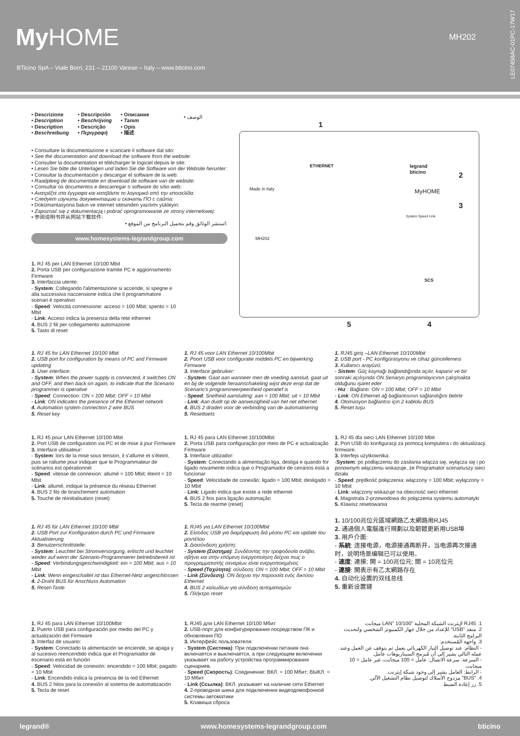My HOME
BTicino SpA – Viale Borri, 231 – 21100 Varese – Italy – www.bticino.com
MH202
LE07458AC-01PC-17W17
• Descrizione
• Description
• Description
• Beschreibung
• Descripción
• Beschrijving
• Descrição
• Περιγραφή
• Описание
• Tanım
• Opis
• 描述
• الوصف
• Consultare la documentazione e scaricare il software dal sito:
• See the documentation and download the software from the website:
• Consulter la documentation et télécharger le logiciel depuis le site:
• Lesen Sie bitte die Unterlagen und laden Sie die Software von der Website herunter:
• Consultar la documentación y descargar el software de la web:
• Raadpleeg de documentatie en download de software van de website:
• Consultar os documentos e descarregar o software do sítio web:
• Ανατρέξτε στα έγγραφα και κατεβάστε το λογισμικό από την ιστοσελίδα:
• Следует изучить документацию и скачать ПО с сайта:
• Dokümantasyona bakın ve internet sitesinden yazılımı yükleyin:
• Zapoznać się z dokumentacją i pobrać oprogramowanie ze strony internetowej:
• 参阅说明书并从网站下载软件:
• استشر الوثائق وقم بتحميل البرنامج من الموقع:
www.homesystems-legrandgroup.com
1
2
3
5 4
ETHERNET
legrand
bticino
Made in Italy MyHOME
System Speed Link
MH202
SCS
1. RJ 45 per LAN Ethernet 10/100 Mbit
2. Porta USB per configurazione tramite PC e aggiornamento Firmware
3. Interfaccia utente:
- System: Collegando l'alimentazione si accende, si spegne e alla successiva riaccensione indica che il programmatore scenari è operativo
- Speed: Velocità connessione: acceso = 100 Mbit; spento = 10 Mbit
- Link: Acceso indica la presenza della rete ethernet
4. BUS 2 fili per collegamento automazione
5. Tasto di reset
1. RJ 45 for LAN Ethernet 10/100 Mbit
2. USB port for configuration by means of PC and Firmware updating
3. User interface:
- System: When the power supply is connected, it switches ON and OFF, and then back on again, to indicate that the Scenario programmer is operative
- Speed: Connection: ON = 100 Mbit; OFF = 10 Mbit
- Link: ON indicates the presence of the Ethernet network
4. Automation system connection 2 wire BUS
5. Reset key
1. RJ 45 voor LAN Ethernet 10/100Mbit
2. Poort USB voor configuratie middels PC en bijwerking Firmware
3. Interface gebruiker:
- System: Gaat aan wanneer men de voeding aansluit, gaat uit en bij de volgende heraanschakeling wijst deze erop dat de Scenario's programmeerpeenheid operatief is
- Speed: Snelheid aansluiting: aan = 100 Mbit; uit = 10 Mbit
- Link: Aan duidt op de aanwezigheid van het net ethernet
4. BUS 2 draden voor de verbinding van de automatisering
5. Resettoets
1. RJ45 giriş –LAN Ethernet 10/100Mbit
2. USB port - PC konfigürasyonu ve cihaz güncellemesi
3. Kullanıcı arayüzü:
- Sistem: Güç kaynağı bağlandığında açılır, kapanır ve bir sonraki açılışında ON Senaryo programlayıcının çalışmakta olduğunu işaret eder
- Hız : Bağlantı: ON = 100 Mbit; OFF = 10 Mbit
- Link: ON Ethernet ağ bağlantısının sağlandığını belirtir
4. Otomasyon bağlantısı için 2 kablolu BUS
5. Reset tuşu
1. RJ 45 pour LAN Ethernet 10/100 Mbit
2. Port USB de configuration via PC et de mise à jour Firmware
3. Interface utilisateur:
- System: lors de la mise sous tension, il s'allume et s'éteint, puis se rallume pour indiquer que le Programmateur de scénarios est opérationnel
- Speed: vitesse de connexion: allumé = 100 Mbit; éteint = 10 Mbit
- Link: allumé, indique la présence du réseau Ethernet
4. BUS 2 fils de branchement automation
5. Touche de réinitialisation (reset)
1. RJ 45 para LAN Ethernet 10/100Mbit
2. Porta USB para configuração por meio de PC e actualização Firmware
3. Interface utilizador:
- System: Conectando a alimentação liga, desliga e quando for ligado novamente indica que o Programador de cenários está a funcionar
- Speed: Velocidade de conexão: ligado = 100 Mbit; desligado = 10 Mbit
- Link: Ligado indica que existe a rede ethernet
4. BUS 2 fios para ligação automação
5. Tecla de rearme (reset)
1. RJ 45 dla sieci LAN Ethernet 10/100 Mbit
2. Port USB do konfiguracji za pomocą komputera i do aktualizacji firmware.
3. Interfejs użytkownika:
-System: po podłączeniu do zasilania włącza się, wyłącza się i po ponownym włączeniu wskazuje, że Programator scenariuszy sieci działa
- Speed: prędkość połączenia: włączony = 100 Mbit; wyłączony = 10 Mbit
- Link: włączony wskazuje na obecność sieci ethernet
4. Magistrala 2-przewodowa do połączenia systemu automatyki
5. Klawisz resetowania
1. RJ 45 für LAN Ethernet 10/100 Mbit
2. USB Port zur Konfiguration durch PC und Firmware Aktualisierung
3. Benutzerschnittstelle:
- System: Leuchtet bei Stromversorgung, erlischt und leuchtet wieder auf wenn der Szenario-Programmierer betriebsbereit ist
- Speed: Verbindungsgeschwindigkeit: ein = 100 Mbit; aus = 10 Mbit
- Link: Wenn eingeschaltet ist das Ethernet-Netz angeschlossen
4. 2-Draht BUS für Anschluss Automation
5. Reset-Taste
1. RJ45 για LAN Ethernet 10/100Mbit
2. Είσοδος USB για διαμόρφωση διά μέσου PC και update του μοντέλου
3. Διασύνδεση χρήστη:
- System (Σύστημα): Συνδέοντας την τροφοδοσία ανάβει, σβήνει και στην επόμενη ενεργοποίηση δείχνει πως ο προγραμματιστής σεναρίων είναι ενεργοποιημένος
- Speed (Ταχύτητα): σύνδεση: ON = 100 Mbit; OFF = 10 Mbit
- Link (Σύνδεση): ON δείχνει την παρουσία ενός δικτύου Ethernet
4. BUS 2 καλωδίων για σύνδεση αυτοματισμών
5. Πλήκτρο reset
1. 10/100兆位元區域網路乙太網路用RJ45
2. 通過個人電腦進行規劃以及韌體更新用USB埠
3. 用戶介面:
- 系統: 连接电源，电源接通再断开，当电源再次接通时，说明场景编辑已可以使用。
- 速度: 連接; 開 = 100兆位元; 關 = 10兆位元
- 連接: 開表示有乙太網路存在
4. 自动化设置的双线总线
5. 重新设置键
1. RJ 45 para LAN Ethernet 10/100Mbit
2. Puerto USB para configuración por medio del PC y actualización del Firmware
3. Interfaz de usuario:
- System: Conectado la alimentación se enciende, se apaga y al sucesivo reencendido indica que el Programador de escenario está en función
- Speed: Velocidad de conexión: encendido = 100 Mbit; pagado = 10 Mbit
- Link: Encendido indica la presencia de la red Ethernet
4. BUS 2 hilos para la conexión al sistema de automatización
5. Tecla de reset
1. RJ45 для LAN Ethernet 10/100 Мбит
2. USB-порт для конфигурирования посредством ПК и обновления ПО
3. Интерфейс пользователя:
- System (Система): При подключении питания она включается и выключается, а при следующем включении указывает на работу устройства программирования сценариев.
- Speed (Скорость): Соединение: ВКЛ. = 100 Мбит; ВЫКЛ. = 10 Мбит
- Link (Ссылка): ВКЛ. указывает на наличие сети Ethernet
4. 2-проводная шина для подключения видеодомофонной системы автоматики
5. Клавиша сброса
1. RJ45 لإيثرنت الشبكة المحلية "LAN" 10/100 ميجابت
2. منفذ "USB" للإعداد من خلال جهاز الكمبيوتر الشخصي ولتحديث البرامج الثابتة.
3. واجهة المُستخدم:
- النظام: عند توصيل التيار الكهربائي يعمل ثم يتوقف عن العمل وعند عمله التالي يشير إلى أن مُبرمج السيناريوهات عامل.
- السرعة: سرعة الاتصال: عامل = 100 ميجابت، غير عامل = 10 ميجابت.
- الرابط: العامل يشير إلى وجود شبكة إيثرنت.
4. "BUS" مزدوج الأسلاك لتوصيل نظام التشغيل الآلي.
5. زر إعادة الضبط
legrand® www.homesystems-legrandgroup.com bticino